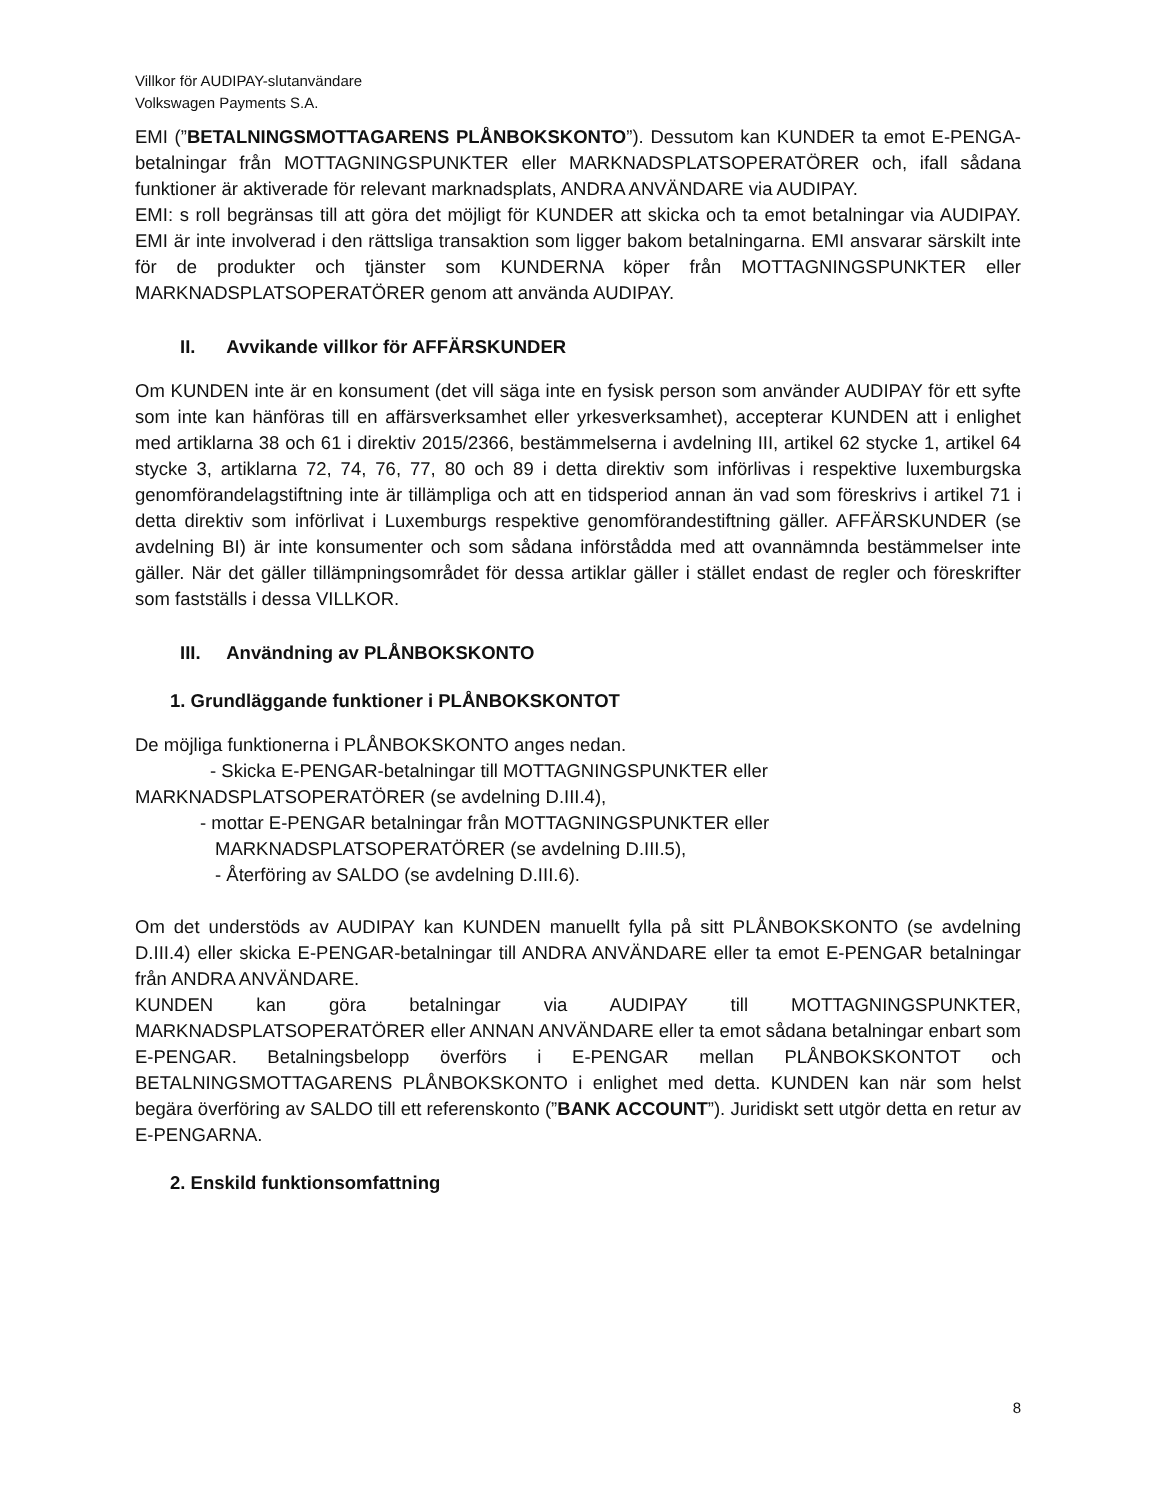Villkor för AUDIPAY-slutanvändare
Volkswagen Payments S.A.
EMI (”BETALNINGSMOTTAGARENS PLÅNBOKSKONTO”). Dessutom kan KUNDER ta emot E-PENGA-betalningar från MOTTAGNINGSPUNKTER eller MARKNADSPLATSOPERATÖRER och, ifall sådana funktioner är aktiverade för relevant marknadsplats, ANDRA ANVÄNDARE via AUDIPAY.
EMI: s roll begränsas till att göra det möjligt för KUNDER att skicka och ta emot betalningar via AUDIPAY. EMI är inte involverad i den rättsliga transaktion som ligger bakom betalningarna. EMI ansvarar särskilt inte för de produkter och tjänster som KUNDERNA köper från MOTTAGNINGSPUNKTER eller MARKNADSPLATSOPERATÖRER genom att använda AUDIPAY.
II. Avvikande villkor för AFFÄRSKUNDER
Om KUNDEN inte är en konsument (det vill säga inte en fysisk person som använder AUDIPAY för ett syfte som inte kan hänföras till en affärsverksamhet eller yrkesverksamhet), accepterar KUNDEN att i enlighet med artiklarna 38 och 61 i direktiv 2015/2366, bestämmelserna i avdelning III, artikel 62 stycke 1, artikel 64 stycke 3, artiklarna 72, 74, 76, 77, 80 och 89 i detta direktiv som införlivas i respektive luxemburgska genomförandelagstiftning inte är tillämpliga och att en tidsperiod annan än vad som föreskrivs i artikel 71 i detta direktiv som införlivat i Luxemburgs respektive genomförandestiftning gäller. AFFÄRSKUNDER (se avdelning BI) är inte konsumenter och som sådana införstådda med att ovannämnda bestämmelser inte gäller. När det gäller tillämpningsområdet för dessa artiklar gäller i stället endast de regler och föreskrifter som fastställs i dessa VILLKOR.
III. Användning av PLÅNBOKSKONTO
1. Grundläggande funktioner i PLÅNBOKSKONTOT
De möjliga funktionerna i PLÅNBOKSKONTO anges nedan.
- Skicka E-PENGAR-betalningar till MOTTAGNINGSPUNKTER eller
MARKNADSPLATSOPERATÖRER (se avdelning D.III.4),
- mottar E-PENGAR betalningar från MOTTAGNINGSPUNKTER eller
MARKNADSPLATSOPERATÖRER (se avdelning D.III.5),
- Återföring av SALDO (se avdelning D.III.6).
Om det understöds av AUDIPAY kan KUNDEN manuellt fylla på sitt PLÅNBOKSKONTO (se avdelning D.III.4) eller skicka E-PENGAR-betalningar till ANDRA ANVÄNDARE eller ta emot E-PENGAR betalningar från ANDRA ANVÄNDARE.
KUNDEN kan göra betalningar via AUDIPAY till MOTTAGNINGSPUNKTER, MARKNADSPLATSOPERATÖRER eller ANNAN ANVÄNDARE eller ta emot sådana betalningar enbart som E-PENGAR. Betalningsbelopp överförs i E-PENGAR mellan PLÅNBOKSKONTOT och BETALNINGSMOTTAGARENS PLÅNBOKSKONTO i enlighet med detta. KUNDEN kan när som helst begära överföring av SALDO till ett referenskonto (”BANK ACCOUNT”). Juridiskt sett utgör detta en retur av E-PENGARNA.
2. Enskild funktionsomfattning
8